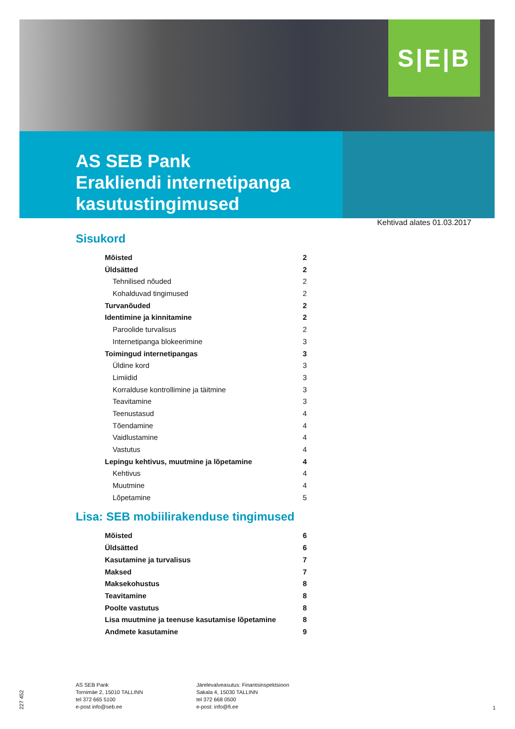S|E|B
AS SEB Pank
Erakliendi internetipanga
kasutustingimused
Kehtivad alates 01.03.2017
Sisukord
Mõisted 2
Üldsätted 2
Tehnilised nõuded 2
Kohalduvad tingimused 2
Turvanõuded 2
Identimine ja kinnitamine 2
Paroolide turvalisus 2
Internetipanga blokeerimine 3
Toimingud internetipangas 3
Üldine kord 3
Limiidid 3
Korralduse kontrollimine ja täitmine 3
Teavitamine 3
Teenustasud 4
Tõendamine 4
Vaidlustamine 4
Vastutus 4
Lepingu kehtivus, muutmine ja lõpetamine 4
Kehtivus 4
Muutmine 4
Lõpetamine 5
Lisa: SEB mobiilirakenduse tingimused
Mõisted 6
Üldsätted 6
Kasutamine ja turvalisus 7
Maksed 7
Maksekohustus 8
Teavitamine 8
Poolte vastutus 8
Lisa muutmine ja teenuse kasutamise lõpetamine 8
Andmete kasutamine 9
227 452
AS SEB Pank
Tornimäe 2, 15010 TALLINN
tel 372 665 5100
e-post info@seb.ee
Järelevalveasutus: Finantsinspektsioon
Sakala 4, 15030 TALLINN
tel 372 668 0500
e-post: info@fi.ee
1